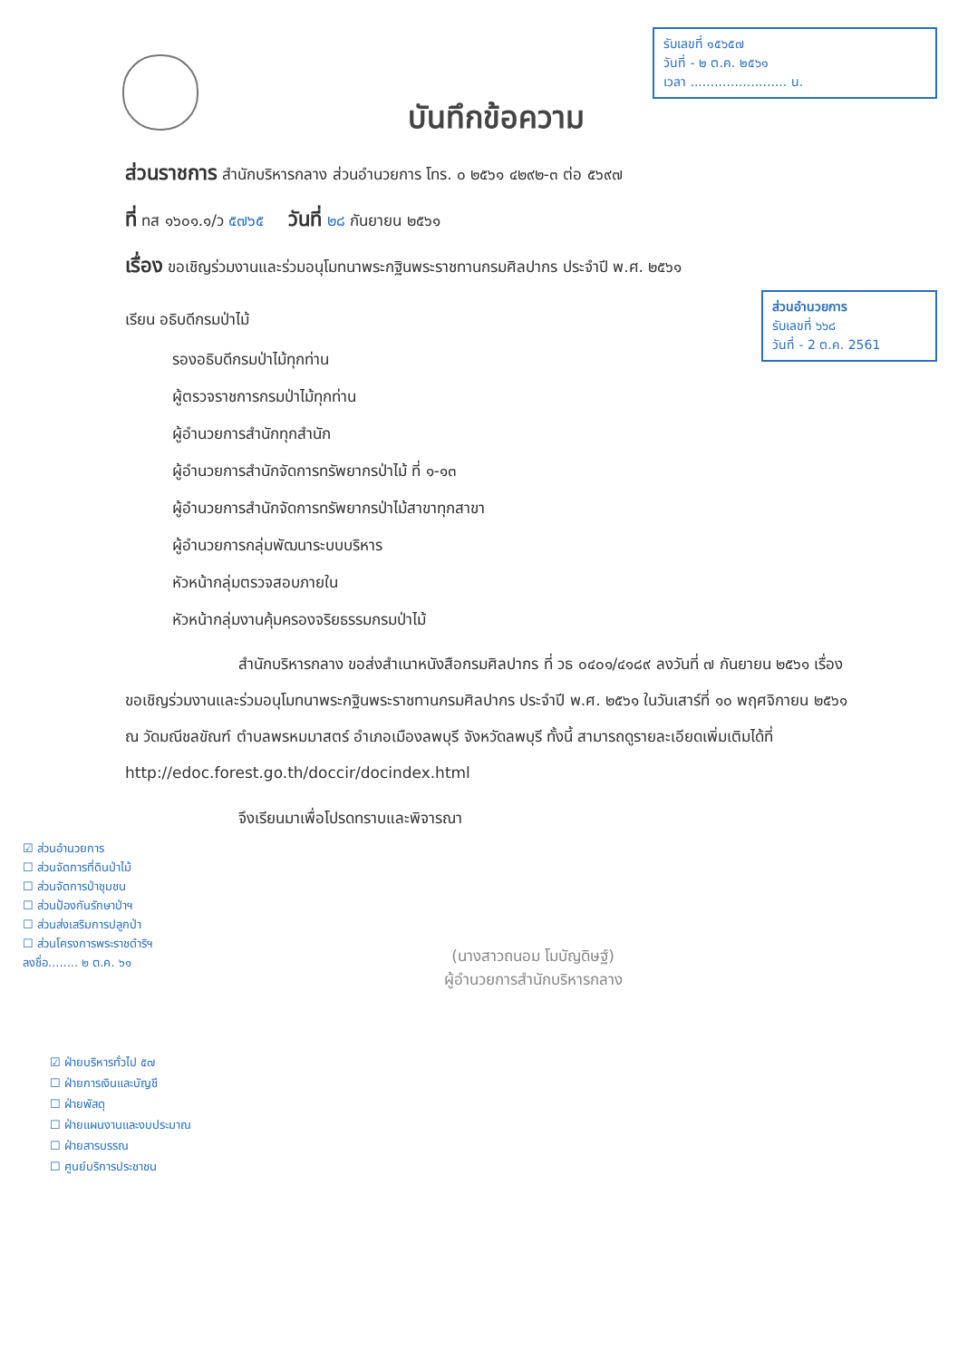รับเลขที่ ๑๕๖๕๗
วันที่ - ๒ ต.ค. ๒๕๖๑
เวลา ........................ น.
บันทึกข้อความ
ส่วนอำนวยการ
รับเลขที่ ๖๖๘
วันที่ - 2 ต.ค. 2561
ส่วนราชการ สำนักบริหารกลาง ส่วนอำนวยการ โทร. ๐ ๒๕๖๑ ๔๒๙๒-๓ ต่อ ๕๖๙๗
ที่ ทส ๑๖๐๑.๑/ว ๕๗๖๕ วันที่ ๒๘ กันยายน ๒๕๖๑
เรื่อง ขอเชิญร่วมงานและร่วมอนุโมทนาพระกฐินพระราชทานกรมศิลปากร ประจำปี พ.ศ. ๒๕๖๑
เรียน อธิบดีกรมป่าไม้
รองอธิบดีกรมป่าไม้ทุกท่าน
ผู้ตรวจราชการกรมป่าไม้ทุกท่าน
ผู้อำนวยการสำนักทุกสำนัก
ผู้อำนวยการสำนักจัดการทรัพยากรป่าไม้ ที่ ๑-๑๓
ผู้อำนวยการสำนักจัดการทรัพยากรป่าไม้สาขาทุกสาขา
ผู้อำนวยการกลุ่มพัฒนาระบบบริหาร
หัวหน้ากลุ่มตรวจสอบภายใน
หัวหน้ากลุ่มงานคุ้มครองจริยธรรมกรมป่าไม้
สำนักบริหารกลาง ขอส่งสำเนาหนังสือกรมศิลปากร ที่ วธ ๐๔๐๑/๔๑๘๙ ลงวันที่ ๗ กันยายน ๒๕๖๑ เรื่อง ขอเชิญร่วมงานและร่วมอนุโมทนาพระกฐินพระราชทานกรมศิลปากร ประจำปี พ.ศ. ๒๕๖๑ ในวันเสาร์ที่ ๑๐ พฤศจิกายน ๒๕๖๑ ณ วัดมณีชลขัณฑ์ ตำบลพรหมมาสตร์ อำเภอเมืองลพบุรี จังหวัดลพบุรี ทั้งนี้ สามารถดูรายละเอียดเพิ่มเติมได้ที่ http://edoc.forest.go.th/doccir/docindex.html
จึงเรียนมาเพื่อโปรดทราบและพิจารณา
(นางสาวถนอม โมบัญดิษฐ์)
ผู้อำนวยการสำนักบริหารกลาง
☑ ส่วนอำนวยการ
☐ ส่วนจัดการที่ดินป่าไม้
☐ ส่วนจัดการป่าชุมชน
☐ ส่วนป้องกันรักษาป่าฯ
☐ ส่วนส่งเสริมการปลูกป่า
☐ ส่วนโครงการพระราชดำริฯ
ลงชื่อ........ ๒ ต.ค. ๖๑
☑ ฝ่ายบริหารทั่วไป ๕๗
☐ ฝ่ายการเงินและบัญชี
☐ ฝ่ายพัสดุ
☐ ฝ่ายแผนงานและงบประมาณ
☐ ฝ่ายสารบรรณ
☐ ศูนย์บริการประชาชน